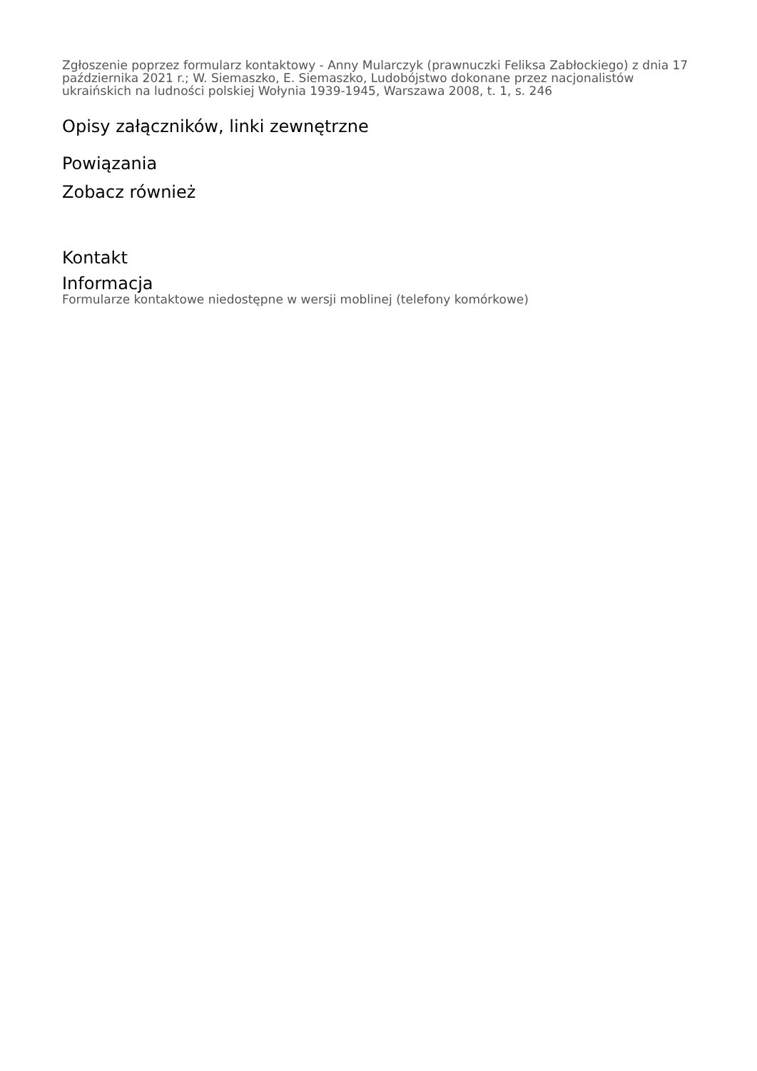Zgłoszenie poprzez formularz kontaktowy - Anny Mularczyk (prawnuczki Feliksa Zabłockiego) z dnia 17 października 2021 r.; W. Siemaszko, E. Siemaszko, Ludobójstwo dokonane przez nacjonalistów ukraińskich na ludności polskiej Wołynia 1939-1945, Warszawa 2008, t. 1, s. 246
Opisy załączników, linki zewnętrzne
Powiązania
Zobacz również
Kontakt
Informacja
Formularze kontaktowe niedostępne w wersji moblinej (telefony komórkowe)